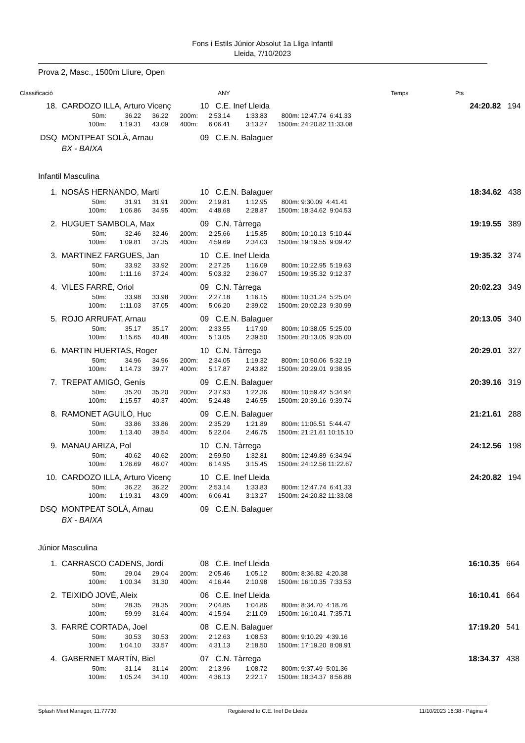Fons i Estils Júnior Absolut 1a Lliga Infantil
Lleida, 7/10/2023
Prova 2, Masc., 1500m Lliure, Open
Classificació ANY Temps Pts
| 18. | CARDOZO ILLA, Arturo Vicenç | | | | | 10 C.E. Inef Lleida | | | | 24:20.82 | 194 |
| | | 50m: | 36.22 | 36.22 | 200m: | 2:53.14 | 1:33.83 | 800m: | 12:47.74 6:41.33 | | |
| | | 100m: | 1:19.31 | 43.09 | 400m: | 6:06.41 | 3:13.27 | 1500m: | 24:20.82 11:33.08 | | |
| DSQ | MONTPEAT SOLÀ, Arnau | | | | | 09 C.E.N. Balaguer | | | | | |
| | BX - BAIXA | | | | | | | | | | |
Infantil Masculina
| 1. | NOSÀS HERNANDO, Martí | | | | | 10 C.E.N. Balaguer | | | | 18:34.62 | 438 |
| | | 50m: | 31.91 | 31.91 | 200m: | 2:19.81 | 1:12.95 | 800m: | 9:30.09 4:41.41 | | |
| | | 100m: | 1:06.86 | 34.95 | 400m: | 4:48.68 | 2:28.87 | 1500m: | 18:34.62 9:04.53 | | |
| 2. | HUGUET SAMBOLA, Max | | | | | 09 C.N. Tàrrega | | | | 19:19.55 | 389 |
| | | 50m: | 32.46 | 32.46 | 200m: | 2:25.66 | 1:15.85 | 800m: | 10:10.13 5:10.44 | | |
| | | 100m: | 1:09.81 | 37.35 | 400m: | 4:59.69 | 2:34.03 | 1500m: | 19:19.55 9:09.42 | | |
| 3. | MARTINEZ FARGUES, Jan | | | | | 10 C.E. Inef Lleida | | | | 19:35.32 | 374 |
| | | 50m: | 33.92 | 33.92 | 200m: | 2:27.25 | 1:16.09 | 800m: | 10:22.95 5:19.63 | | |
| | | 100m: | 1:11.16 | 37.24 | 400m: | 5:03.32 | 2:36.07 | 1500m: | 19:35.32 9:12.37 | | |
| 4. | VILES FARRÉ, Oriol | | | | | 09 C.N. Tàrrega | | | | 20:02.23 | 349 |
| | | 50m: | 33.98 | 33.98 | 200m: | 2:27.18 | 1:16.15 | 800m: | 10:31.24 5:25.04 | | |
| | | 100m: | 1:11.03 | 37.05 | 400m: | 5:06.20 | 2:39.02 | 1500m: | 20:02.23 9:30.99 | | |
| 5. | ROJO ARRUFAT, Arnau | | | | | 09 C.E.N. Balaguer | | | | 20:13.05 | 340 |
| | | 50m: | 35.17 | 35.17 | 200m: | 2:33.55 | 1:17.90 | 800m: | 10:38.05 5:25.00 | | |
| | | 100m: | 1:15.65 | 40.48 | 400m: | 5:13.05 | 2:39.50 | 1500m: | 20:13.05 9:35.00 | | |
| 6. | MARTIN HUERTAS, Roger | | | | | 10 C.N. Tàrrega | | | | 20:29.01 | 327 |
| | | 50m: | 34.96 | 34.96 | 200m: | 2:34.05 | 1:19.32 | 800m: | 10:50.06 5:32.19 | | |
| | | 100m: | 1:14.73 | 39.77 | 400m: | 5:17.87 | 2:43.82 | 1500m: | 20:29.01 9:38.95 | | |
| 7. | TREPAT AMIGÓ, Genís | | | | | 09 C.E.N. Balaguer | | | | 20:39.16 | 319 |
| | | 50m: | 35.20 | 35.20 | 200m: | 2:37.93 | 1:22.36 | 800m: | 10:59.42 5:34.94 | | |
| | | 100m: | 1:15.57 | 40.37 | 400m: | 5:24.48 | 2:46.55 | 1500m: | 20:39.16 9:39.74 | | |
| 8. | RAMONET AGUILÓ, Huc | | | | | 09 C.E.N. Balaguer | | | | 21:21.61 | 288 |
| | | 50m: | 33.86 | 33.86 | 200m: | 2:35.29 | 1:21.89 | 800m: | 11:06.51 5:44.47 | | |
| | | 100m: | 1:13.40 | 39.54 | 400m: | 5:22.04 | 2:46.75 | 1500m: | 21:21.61 10:15.10 | | |
| 9. | MANAU ARIZA, Pol | | | | | 10 C.N. Tàrrega | | | | 24:12.56 | 198 |
| | | 50m: | 40.62 | 40.62 | 200m: | 2:59.50 | 1:32.81 | 800m: | 12:49.89 6:34.94 | | |
| | | 100m: | 1:26.69 | 46.07 | 400m: | 6:14.95 | 3:15.45 | 1500m: | 24:12.56 11:22.67 | | |
| 10. | CARDOZO ILLA, Arturo Vicenç | | | | | 10 C.E. Inef Lleida | | | | 24:20.82 | 194 |
| | | 50m: | 36.22 | 36.22 | 200m: | 2:53.14 | 1:33.83 | 800m: | 12:47.74 6:41.33 | | |
| | | 100m: | 1:19.31 | 43.09 | 400m: | 6:06.41 | 3:13.27 | 1500m: | 24:20.82 11:33.08 | | |
| DSQ | MONTPEAT SOLÀ, Arnau | | | | | 09 C.E.N. Balaguer | | | | | |
| | BX - BAIXA | | | | | | | | | | |
Júnior Masculina
| 1. | CARRASCO CADENS, Jordi | | | | | 08 C.E. Inef Lleida | | | | 16:10.35 | 664 |
| | | 50m: | 29.04 | 29.04 | 200m: | 2:05.46 | 1:05.12 | 800m: | 8:36.82 4:20.38 | | |
| | | 100m: | 1:00.34 | 31.30 | 400m: | 4:16.44 | 2:10.98 | 1500m: | 16:10.35 7:33.53 | | |
| 2. | TEIXIDÓ JOVÉ, Aleix | | | | | 06 C.E. Inef Lleida | | | | 16:10.41 | 664 |
| | | 50m: | 28.35 | 28.35 | 200m: | 2:04.85 | 1:04.86 | 800m: | 8:34.70 4:18.76 | | |
| | | 100m: | 59.99 | 31.64 | 400m: | 4:15.94 | 2:11.09 | 1500m: | 16:10.41 7:35.71 | | |
| 3. | FARRÉ CORTADA, Joel | | | | | 08 C.E.N. Balaguer | | | | 17:19.20 | 541 |
| | | 50m: | 30.53 | 30.53 | 200m: | 2:12.63 | 1:08.53 | 800m: | 9:10.29 4:39.16 | | |
| | | 100m: | 1:04.10 | 33.57 | 400m: | 4:31.13 | 2:18.50 | 1500m: | 17:19.20 8:08.91 | | |
| 4. | GABERNET MARTÍN, Biel | | | | | 07 C.N. Tàrrega | | | | 18:34.37 | 438 |
| | | 50m: | 31.14 | 31.14 | 200m: | 2:13.96 | 1:08.72 | 800m: | 9:37.49 5:01.36 | | |
| | | 100m: | 1:05.24 | 34.10 | 400m: | 4:36.13 | 2:22.17 | 1500m: | 18:34.37 8:56.88 | | |
Splash Meet Manager, 11.77730 Registered to C.E. Inef De Lleida 11/10/2023 16:38 - Pàgina 4